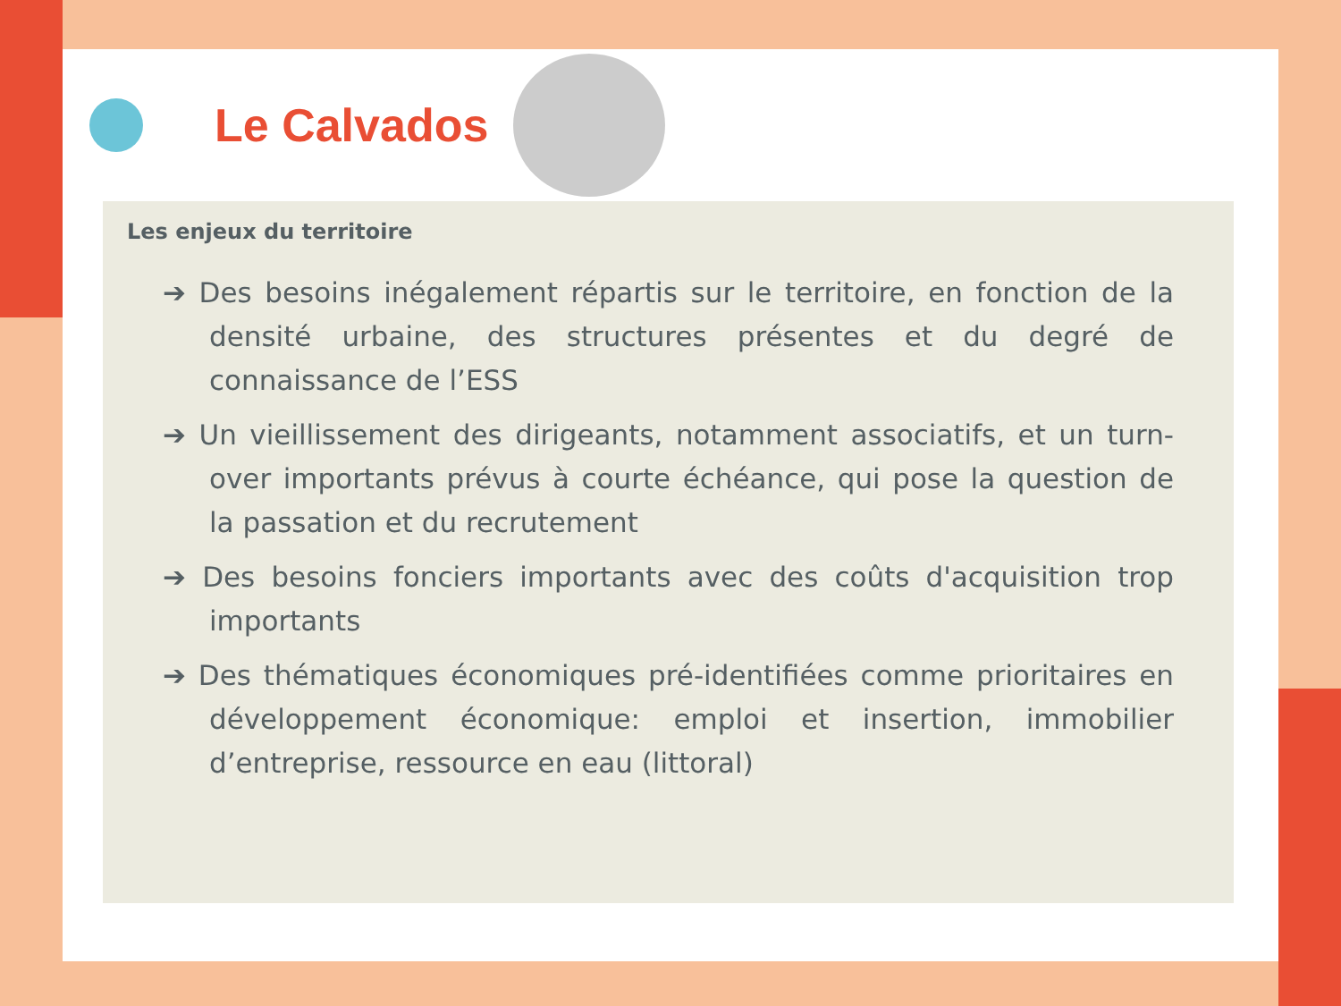Le Calvados
Les enjeux du territoire
➔ Des besoins inégalement répartis sur le territoire, en fonction de la densité urbaine, des structures présentes et du degré de connaissance de l’ESS
➔ Un vieillissement des dirigeants, notamment associatifs, et un turn-over importants prévus à courte échéance, qui pose la question de la passation et du recrutement
➔ Des besoins fonciers importants avec des coûts d'acquisition trop importants
➔ Des thématiques économiques pré-identifiées comme prioritaires en développement économique: emploi et insertion, immobilier d’entreprise, ressource en eau (littoral)